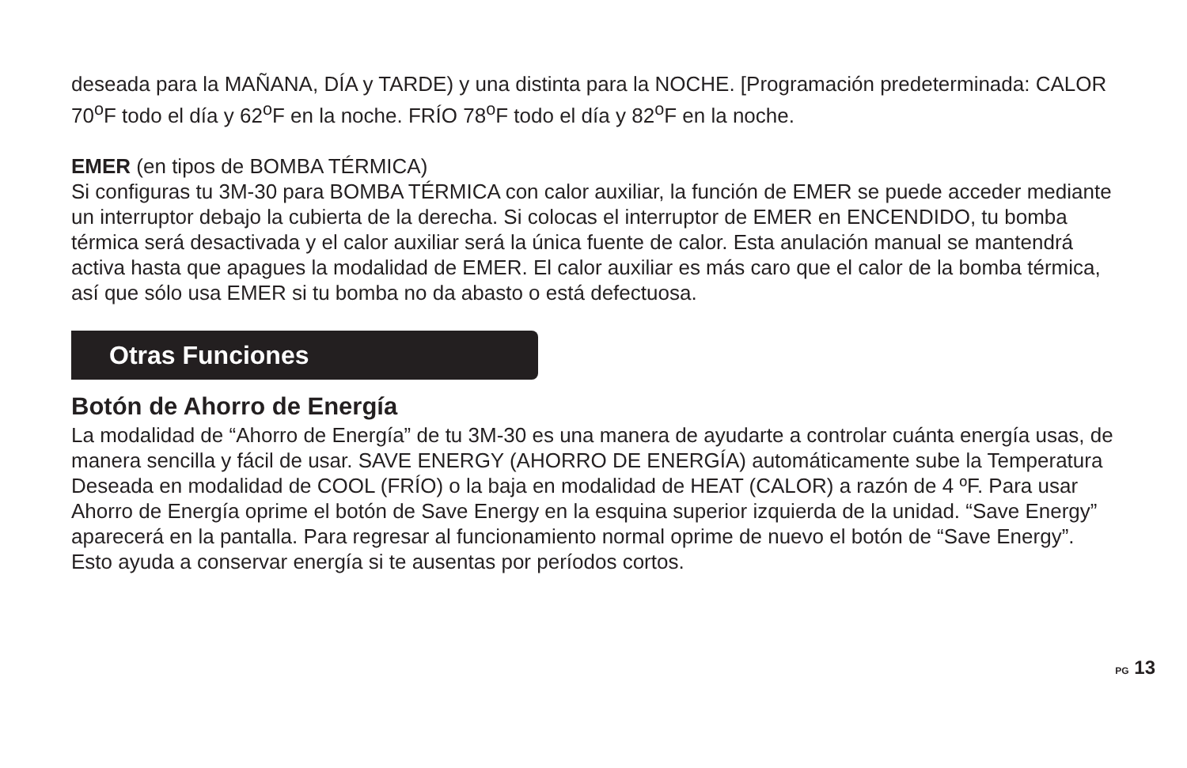deseada para la MAÑANA, DÍA y TARDE) y una distinta para la NOCHE. [Programación predeterminada: CALOR 70<sup>o</sup>F todo el día y 62<sup>o</sup>F en la noche. FRÍO 78<sup>o</sup>F todo el día y 82<sup>o</sup>F en la noche.
EMER (en tipos de BOMBA TÉRMICA)
Si configuras tu 3M-30 para BOMBA TÉRMICA con calor auxiliar, la función de EMER se puede acceder mediante un interruptor debajo la cubierta de la derecha. Si colocas el interruptor de EMER en ENCENDIDO, tu bomba térmica será desactivada y el calor auxiliar será la única fuente de calor. Esta anulación manual se mantendrá activa hasta que apagues la modalidad de EMER. El calor auxiliar es más caro que el calor de la bomba térmica, así que sólo usa EMER si tu bomba no da abasto o está defectuosa.
Otras Funciones
Botón de Ahorro de Energía
La modalidad de “Ahorro de Energía” de tu 3M-30 es una manera de ayudarte a controlar cuánta energía usas, de manera sencilla y fácil de usar. SAVE ENERGY (AHORRO DE ENERGÍA) automáticamente sube la Temperatura Deseada en modalidad de COOL (FRÍO) o la baja en modalidad de HEAT (CALOR) a razón de 4 ºF. Para usar Ahorro de Energía oprime el botón de Save Energy en la esquina superior izquierda de la unidad. “Save Energy” aparecerá en la pantalla. Para regresar al funcionamiento normal oprime de nuevo el botón de “Save Energy”. Esto ayuda a conservar energía si te ausentas por períodos cortos.
PG 13